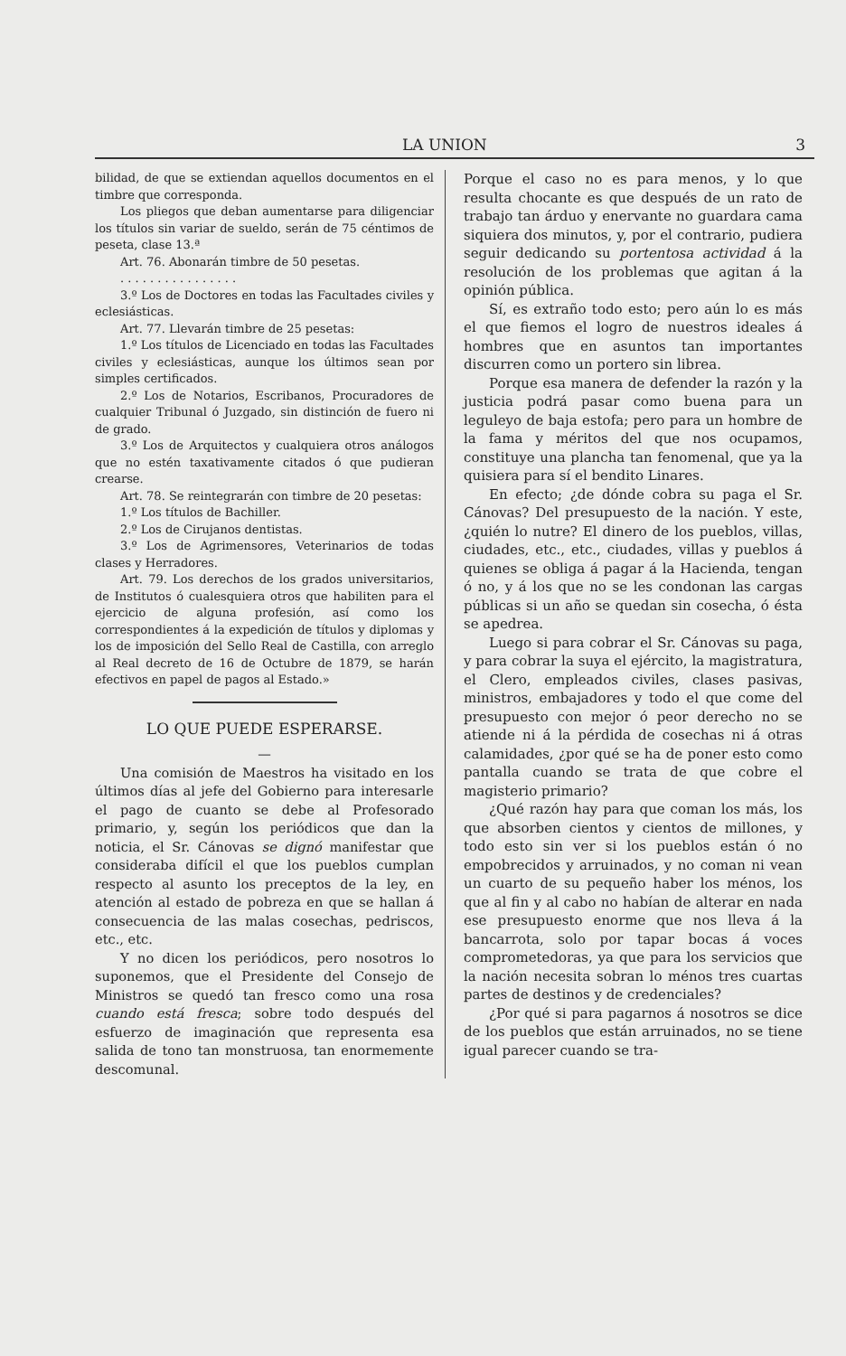LA UNION 3
bilidad, de que se extiendan aquellos documentos en el timbre que corresponda.
Los pliegos que deban aumentarse para diligenciar los títulos sin variar de sueldo, serán de 75 céntimos de peseta, clase 13.ª
Art. 76. Abonarán timbre de 50 pesetas.
. . . . . . . . . . . . . . . .
3.º Los de Doctores en todas las Facultades civiles y eclesiásticas.
Art. 77. Llevarán timbre de 25 pesetas:
1.º Los títulos de Licenciado en todas las Facultades civiles y eclesiásticas, aunque los últimos sean por simples certificados.
2.º Los de Notarios, Escribanos, Procuradores de cualquier Tribunal ó Juzgado, sin distinción de fuero ni de grado.
3.º Los de Arquitectos y cualquiera otros análogos que no estén taxativamente citados ó que pudieran crearse.
Art. 78. Se reintegrarán con timbre de 20 pesetas:
1.º Los títulos de Bachiller.
2.º Los de Cirujanos dentistas.
3.º Los de Agrimensores, Veterinarios de todas clases y Herradores.
Art. 79. Los derechos de los grados universitarios, de Institutos ó cualesquiera otros que habiliten para el ejercicio de alguna profesión, así como los correspondientes á la expedición de títulos y diplomas y los de imposición del Sello Real de Castilla, con arreglo al Real decreto de 16 de Octubre de 1879, se harán efectivos en papel de pagos al Estado.»
LO QUE PUEDE ESPERARSE.
—
Una comisión de Maestros ha visitado en los últimos días al jefe del Gobierno para interesarle el pago de cuanto se debe al Profesorado primario, y, según los periódicos que dan la noticia, el Sr. Cánovas se dignó manifestar que consideraba difícil el que los pueblos cumplan respecto al asunto los preceptos de la ley, en atención al estado de pobreza en que se hallan á consecuencia de las malas cosechas, pedriscos, etc., etc.
Y no dicen los periódicos, pero nosotros lo suponemos, que el Presidente del Consejo de Ministros se quedó tan fresco como una rosa cuando está fresca; sobre todo después del esfuerzo de imaginación que representa esa salida de tono tan monstruosa, tan enormemente descomunal.
Porque el caso no es para menos, y lo que resulta chocante es que después de un rato de trabajo tan árduo y enervante no guardara cama siquiera dos minutos, y, por el contrario, pudiera seguir dedicando su portentosa actividad á la resolución de los problemas que agitan á la opinión pública.
Sí, es extraño todo esto; pero aún lo es más el que fiemos el logro de nuestros ideales á hombres que en asuntos tan importantes discurren como un portero sin librea.
Porque esa manera de defender la razón y la justicia podrá pasar como buena para un leguleyo de baja estofa; pero para un hombre de la fama y méritos del que nos ocupamos, constituye una plancha tan fenomenal, que ya la quisiera para sí el bendito Linares.
En efecto; ¿de dónde cobra su paga el Sr. Cánovas? Del presupuesto de la nación. Y este, ¿quién lo nutre? El dinero de los pueblos, villas, ciudades, etc., etc., ciudades, villas y pueblos á quienes se obliga á pagar á la Hacienda, tengan ó no, y á los que no se les condonan las cargas públicas si un año se quedan sin cosecha, ó ésta se apedrea.
Luego si para cobrar el Sr. Cánovas su paga, y para cobrar la suya el ejército, la magistratura, el Clero, empleados civiles, clases pasivas, ministros, embajadores y todo el que come del presupuesto con mejor ó peor derecho no se atiende ni á la pérdida de cosechas ni á otras calamidades, ¿por qué se ha de poner esto como pantalla cuando se trata de que cobre el magisterio primario?
¿Qué razón hay para que coman los más, los que absorben cientos y cientos de millones, y todo esto sin ver si los pueblos están ó no empobrecidos y arruinados, y no coman ni vean un cuarto de su pequeño haber los ménos, los que al fin y al cabo no habían de alterar en nada ese presupuesto enorme que nos lleva á la bancarrota, solo por tapar bocas á voces comprometedoras, ya que para los servicios que la nación necesita sobran lo ménos tres cuartas partes de destinos y de credenciales?
¿Por qué si para pagarnos á nosotros se dice de los pueblos que están arruinados, no se tiene igual parecer cuando se tra-